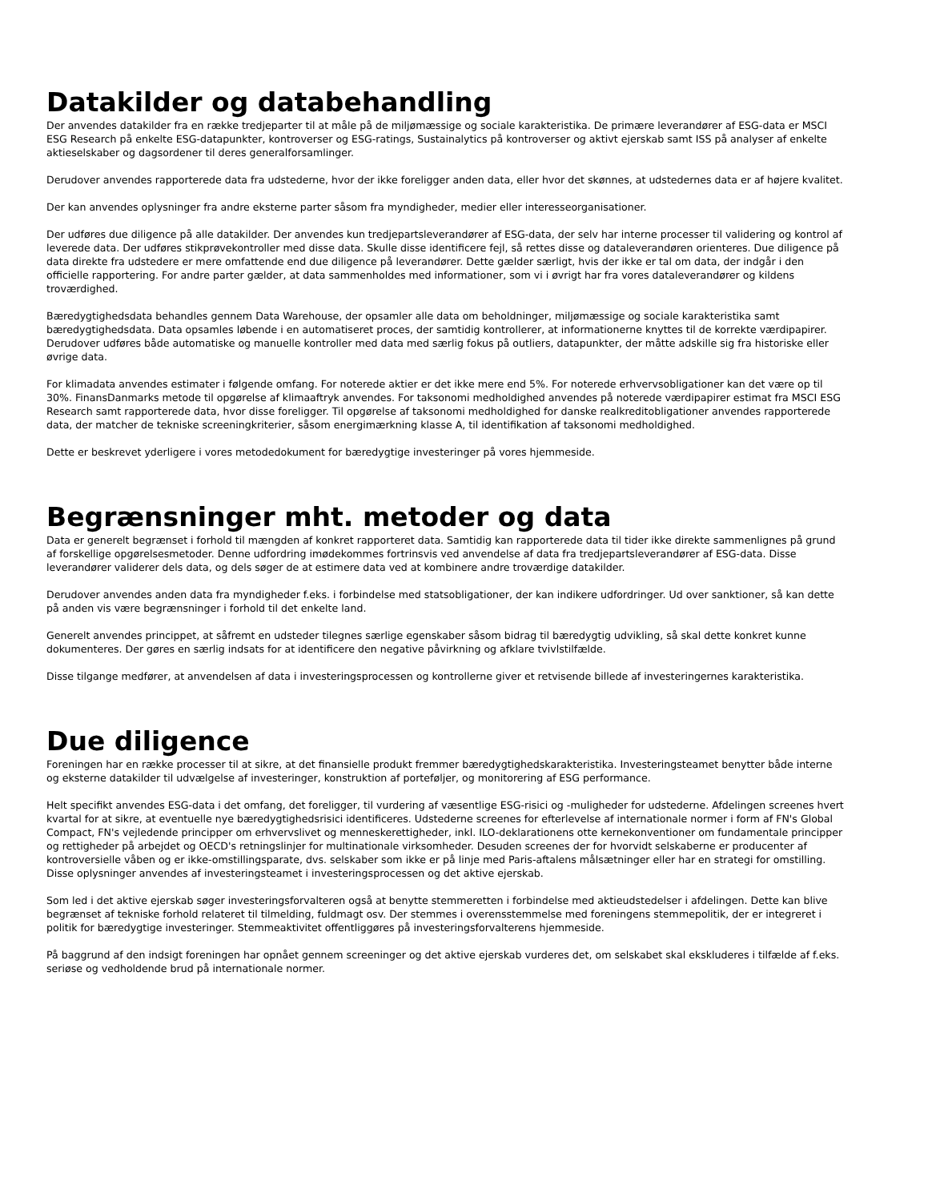Datakilder og databehandling
Der anvendes datakilder fra en række tredjeparter til at måle på de miljømæssige og sociale karakteristika. De primære leverandører af ESG-data er MSCI ESG Research på enkelte ESG-datapunkter, kontroverser og ESG-ratings, Sustainalytics på kontroverser og aktivt ejerskab samt ISS på analyser af enkelte aktieselskaber og dagsordener til deres generalforsamlinger.
Derudover anvendes rapporterede data fra udstederne, hvor der ikke foreligger anden data, eller hvor det skønnes, at udstedernes data er af højere kvalitet.
Der kan anvendes oplysninger fra andre eksterne parter såsom fra myndigheder, medier eller interesseorganisationer.
Der udføres due diligence på alle datakilder. Der anvendes kun tredjepartsleverandører af ESG-data, der selv har interne processer til validering og kontrol af leverede data. Der udføres stikprøvekontroller med disse data. Skulle disse identificere fejl, så rettes disse og dataleverandøren orienteres. Due diligence på data direkte fra udstedere er mere omfattende end due diligence på leverandører. Dette gælder særligt, hvis der ikke er tal om data, der indgår i den officielle rapportering. For andre parter gælder, at data sammenholdes med informationer, som vi i øvrigt har fra vores dataleverandører og kildens troværdighed.
Bæredygtighedsdata behandles gennem Data Warehouse, der opsamler alle data om beholdninger, miljømæssige og sociale karakteristika samt bæredygtighedsdata. Data opsamles løbende i en automatiseret proces, der samtidig kontrollerer, at informationerne knyttes til de korrekte værdipapirer. Derudover udføres både automatiske og manuelle kontroller med data med særlig fokus på outliers, datapunkter, der måtte adskille sig fra historiske eller øvrige data.
For klimadata anvendes estimater i følgende omfang. For noterede aktier er det ikke mere end 5%. For noterede erhvervsobligationer kan det være op til 30%. FinansDanmarks metode til opgørelse af klimaaftryk anvendes. For taksonomi medholdighed anvendes på noterede værdipapirer estimat fra MSCI ESG Research samt rapporterede data, hvor disse foreligger. Til opgørelse af taksonomi medholdighed for danske realkreditobligationer anvendes rapporterede data, der matcher de tekniske screeningkriterier, såsom energimærkning klasse A, til identifikation af taksonomi medholdighed.
Dette er beskrevet yderligere i vores metodedokument for bæredygtige investeringer på vores hjemmeside.
Begrænsninger mht. metoder og data
Data er generelt begrænset i forhold til mængden af konkret rapporteret data. Samtidig kan rapporterede data til tider ikke direkte sammenlignes på grund af forskellige opgørelsesmetoder. Denne udfordring imødekommes fortrinsvis ved anvendelse af data fra tredjepartsleverandører af ESG-data. Disse leverandører validerer dels data, og dels søger de at estimere data ved at kombinere andre troværdige datakilder.
Derudover anvendes anden data fra myndigheder f.eks. i forbindelse med statsobligationer, der kan indikere udfordringer. Ud over sanktioner, så kan dette på anden vis være begrænsninger i forhold til det enkelte land.
Generelt anvendes princippet, at såfremt en udsteder tilegnes særlige egenskaber såsom bidrag til bæredygtig udvikling, så skal dette konkret kunne dokumenteres. Der gøres en særlig indsats for at identificere den negative påvirkning og afklare tvivlstilfælde.
Disse tilgange medfører, at anvendelsen af data i investeringsprocessen og kontrollerne giver et retvisende billede af investeringernes karakteristika.
Due diligence
Foreningen har en række processer til at sikre, at det finansielle produkt fremmer bæredygtighedskarakteristika. Investeringsteamet benytter både interne og eksterne datakilder til udvælgelse af investeringer, konstruktion af porteføljer, og monitorering af ESG performance.
Helt specifikt anvendes ESG-data i det omfang, det foreligger, til vurdering af væsentlige ESG-risici og -muligheder for udstederne. Afdelingen screenes hvert kvartal for at sikre, at eventuelle nye bæredygtighedsrisici identificeres. Udstederne screenes for efterlevelse af internationale normer i form af FN's Global Compact, FN's vejledende principper om erhvervslivet og menneskerettigheder, inkl. ILO-deklarationens otte kernekonventioner om fundamentale principper og rettigheder på arbejdet og OECD's retningslinjer for multinationale virksomheder. Desuden screenes der for hvorvidt selskaberne er producenter af kontroversielle våben og er ikke-omstillingsparate, dvs. selskaber som ikke er på linje med Paris-aftalens målsætninger eller har en strategi for omstilling. Disse oplysninger anvendes af investeringsteamet i investeringsprocessen og det aktive ejerskab.
Som led i det aktive ejerskab søger investeringsforvalteren også at benytte stemmeretten i forbindelse med aktieudstedelser i afdelingen. Dette kan blive begrænset af tekniske forhold relateret til tilmelding, fuldmagt osv. Der stemmes i overensstemmelse med foreningens stemmepolitik, der er integreret i politik for bæredygtige investeringer. Stemmeaktivitet offentliggøres på investeringsforvalterens hjemmeside.
På baggrund af den indsigt foreningen har opnået gennem screeninger og det aktive ejerskab vurderes det, om selskabet skal ekskluderes i tilfælde af f.eks. seriøse og vedholdende brud på internationale normer.